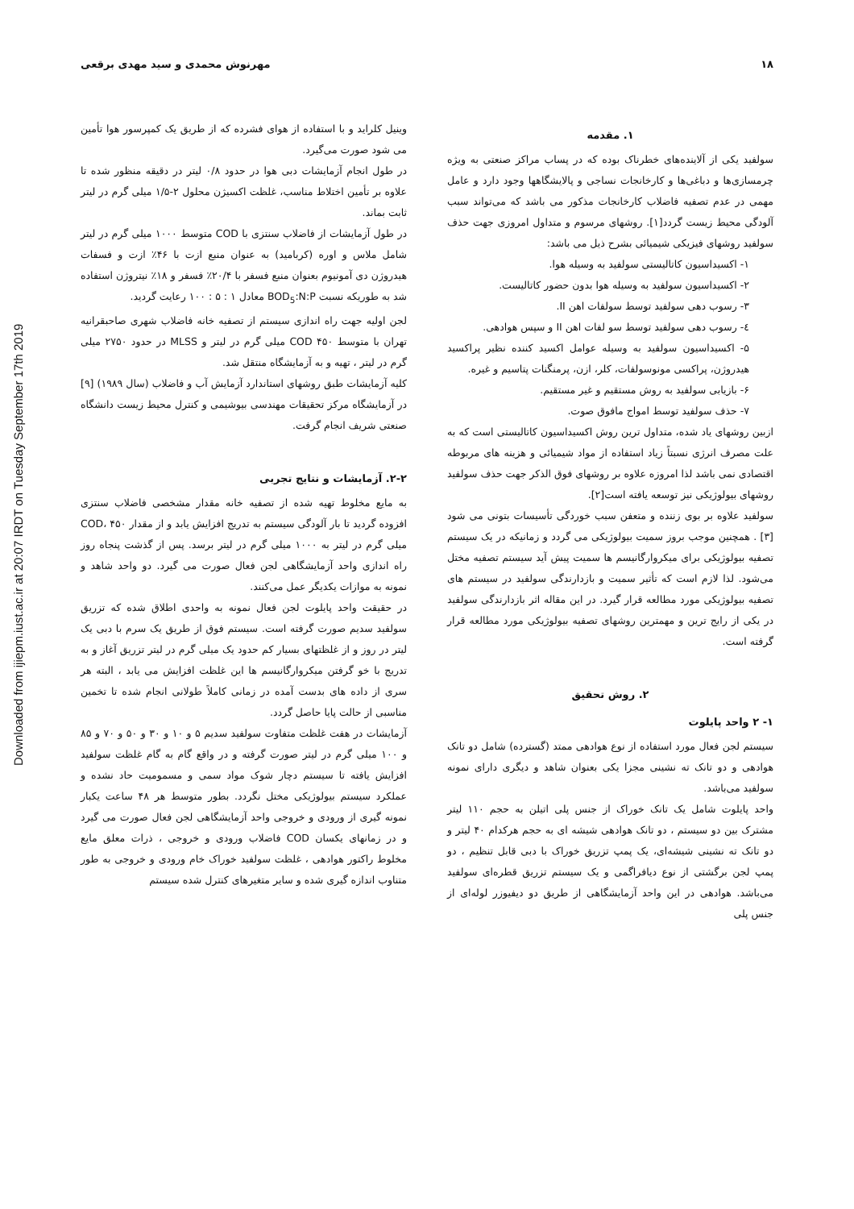Downloaded from ijiepm.iust.ac.ir at 20:07 IRDT on Tuesday September 17th 2019
۱۸ مهرنوش محمدی و سید مهدی برقعی
۱. مقدمه
سولفید یکی از آلاینده‌های خطرناک بوده که در پساب مراکز صنعتی به ویژه چرمسازی‌ها و دباغی‌ها و کارخانجات نساجی و پالایشگاهها وجود دارد و عامل مهمی در عدم تصفیه فاضلاب کارخانجات مذکور می باشد که می‌تواند سبب آلودگی محیط زیست گردد[۱]. روشهای مرسوم و متداول امروزی جهت حذف سولفید روشهای فیزیکی شیمیائی بشرح ذیل می باشد:
۱- اکسیداسیون کاتالیستی سولفید به وسیله هوا.
۲- اکسیداسیون سولفید به وسیله هوا بدون حضور کاتالیست.
۳- رسوب دهی سولفید توسط سولفات اهن II.
٤- رسوب دهی سولفید توسط سو لفات اهن II و سپس هوادهی.
۵- اکسیداسیون سولفید به وسیله عوامل اکسید کننده نظیر پراکسید هیدروژن، پراکسی مونوسولفات، کلر، ازن، پرمنگنات پتاسیم و غیره.
۶- بازیابی سولفید به روش مستقیم و غیر مستقیم.
۷- حذف سولفید توسط امواج مافوق صوت.
ازبین روشهای یاد شده، متداول ترین روش اکسیداسیون کاتالیستی است که به علت مصرف انرژی نسبتاً زیاد استفاده از مواد شیمیائی و هزینه های مربوطه اقتصادی نمی باشد لذا امروزه علاوه بر روشهای فوق الذکر جهت حذف سولفید روشهای بیولوژیکی نیز توسعه یافته است[۲].
سولفید علاوه بر بوی زننده و متعفن سبب خوردگی تأسیسات بتونی می شود [۳] . همچنین موجب بروز سمیت بیولوژیکی می گردد و زمانیکه در یک سیستم تصفیه بیولوژیکی برای میکروارگانیسم ها سمیت پیش آید سیستم تصفیه مختل می‌شود. لذا لازم است که تأثیر سمیت و بازدارندگی سولفید در سیستم های تصفیه بیولوژیکی مورد مطالعه قرار گیرد. در این مقاله اثر بازدارندگی سولفید در یکی از رایج ترین و مهمترین روشهای تصفیه بیولوژیکی مورد مطالعه قرار گرفته است.
۲. روش تحقیق
۱- ۲ واحد پایلوت
سیستم لجن فعال مورد استفاده از نوع هوادهی ممتد (گسترده) شامل دو تانک هوادهی و دو تانک ته نشینی مجزا یکی بعنوان شاهد و دیگری دارای نمونه سولفید می‌باشد.
واحد پایلوت شامل یک تانک خوراک از جنس پلی اتیلن به حجم ۱۱۰ لیتر مشترک بین دو سیستم ، دو تانک هوادهی شیشه ای به حجم هرکدام ۴۰ لیتر و دو تانک ته نشینی شیشه‌ای، یک پمپ تزریق خوراک با دبی قابل تنظیم ، دو پمپ لجن برگشتی از نوع دیافراگمی و یک سیستم تزریق قطره‌ای سولفید می‌باشد. هوادهی در این واحد آزمایشگاهی از طریق دو دیفیوزر لوله‌ای از جنس پلی
وینیل کلراید و با استفاده از هوای فشرده که از طریق یک کمپرسور هوا تأمین می شود صورت می‌گیرد.
در طول انجام آزمایشات دبی هوا در حدود ۰/۸ لیتر در دقیقه منظور شده تا علاوه بر تأمین اختلاط مناسب، غلظت اکسیژن محلول ۲-۱/۵ میلی گرم در لیتر ثابت بماند.
در طول آزمایشات از فاضلاب سنتزی با COD متوسط ۱۰۰۰ میلی گرم در لیتر شامل ملاس و اوره (کربامید) به عنوان منبع ازت با ۴۶٪ ازت و فسفات هیدروژن دی آمونیوم بعنوان منبع فسفر با ۲۰/۴٪ فسفر و ۱۸٪ نیتروژن استفاده شد به طوریکه نسبت BOD<sub>5</sub>:N:P معادل ۱ : ۵ : ۱۰۰ رعایت گردید.
لجن اولیه جهت راه اندازی سیستم از تصفیه خانه فاضلاب شهری صاحبقرانیه تهران با متوسط COD ۴۵۰ میلی گرم در لیتر و MLSS در حدود ۲۷۵۰ میلی گرم در لیتر ، تهیه و به آزمایشگاه منتقل شد.
کلیه آزمایشات طبق روشهای استاندارد آزمایش آب و فاضلاب (سال ۱۹۸۹) [۹] در آزمایشگاه مرکز تحقیقات مهندسی بیوشیمی و کنترل محیط زیست دانشگاه صنعتی شریف انجام گرفت.
۲-۲. آزمایشات و نتایج تجربی
به مایع مخلوط تهیه شده از تصفیه خانه مقدار مشخصی فاضلاب سنتزی افزوده گردید تا بار آلودگی سیستم به تدریج افزایش یابد و از مقدار COD، ۴۵۰ میلی گرم در لیتر به ۱۰۰۰ میلی گرم در لیتر برسد. پس از گذشت پنجاه روز راه اندازی واحد آزمایشگاهی لجن فعال صورت می گیرد. دو واحد شاهد و نمونه به موازات یکدیگر عمل می‌کنند.
در حقیقت واحد پایلوت لجن فعال نمونه به واحدی اطلاق شده که تزریق سولفید سدیم صورت گرفته است. سیستم فوق از طریق یک سرم با دبی یک لیتر در روز و از غلظتهای بسیار کم حدود یک میلی گرم در لیتر تزریق آغاز و به تدریج با خو گرفتن میکروارگانیسم ها این غلظت افزایش می یابد ، البته هر سری از داده های بدست آمده در زمانی کاملاً طولانی انجام شده تا تخمین مناسبی از حالت پایا حاصل گردد.
آزمایشات در هفت غلظت متفاوت سولفید سدیم ۵ و ۱۰ و ۳۰ و ۵۰ و ۷۰ و ۸۵ و ۱۰۰ میلی گرم در لیتر صورت گرفته و در واقع گام به گام غلظت سولفید افزایش یافته تا سیستم دچار شوک مواد سمی و مسمومیت حاد نشده و عملکرد سیستم بیولوژیکی مختل نگردد. بطور متوسط هر ۴۸ ساعت یکبار نمونه گیری از ورودی و خروجی واحد آزمایشگاهی لجن فعال صورت می گیرد و در زمانهای یکسان COD فاضلاب ورودی و خروجی ، ذرات معلق مایع مخلوط راکتور هوادهی ، غلظت سولفید خوراک خام ورودی و خروجی به طور متناوب اندازه گیری شده و سایر متغیرهای کنترل شده سیستم